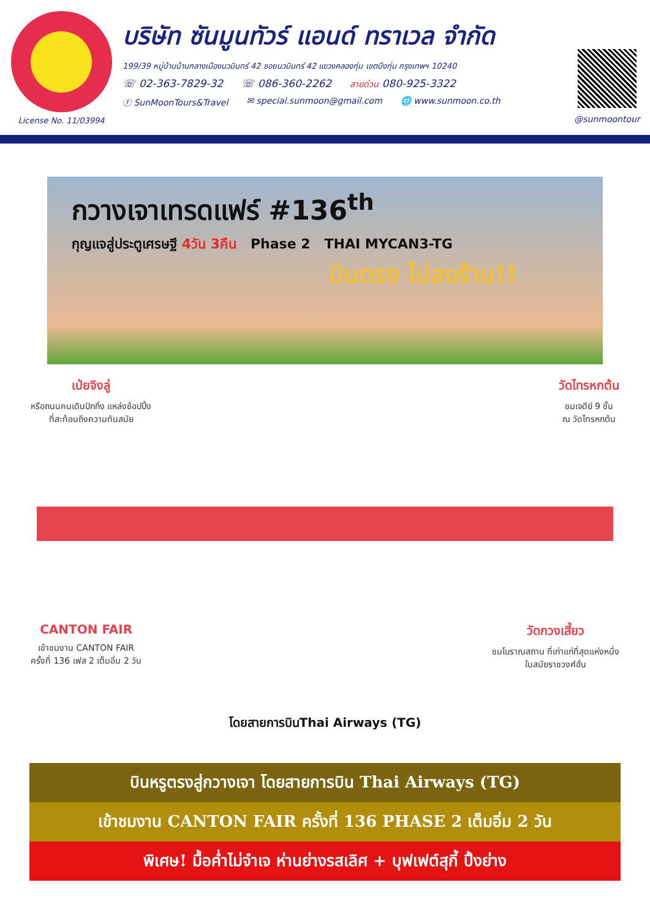License No. 11/03994
บริษัท ซันมูนทัวร์ แอนด์ ทราเวล จำกัด
199/39 หมู่บ้านบ้านกลางเมืองนวมินทร์ 42 ซอยนวมินทร์ 42 แขวงคลองกุ่ม เขตบึงกุ่ม กรุงเทพฯ 10240
☏ 02-363-7829-32 ☏ 086-360-2262 สายด่วน 080-925-3322
ⓕ SunMoonTours&Travel ✉ special.sunmoon@gmail.com 🌐 www.sunmoon.co.th
@sunmoontour
กวางเจาเทรดแฟร์ #136<sup>th</sup>
กุญแจสู่ประตูเศรษฐี 4วัน 3คืน Phase 2 THAI MYCAN3-TG
บินตรง ไม่ลงร้าน!!
เป่ยจิงลู่
หรือถนนคนเดินปักกิ่ง แหล่งช้อปปิ้ง
ที่สะท้อนถึงความทันสมัย
วัดไทรหกต้น
ชมเจดีย์ 9 ชั้น
ณ วัดไทรหกต้น
CANTON FAIR
เข้าชมงาน CANTON FAIR
ครั้งที่ 136 เฟส 2 เต็มอิ่ม 2 วัน
วัดกวงเสี้ยว
ชมโบราณสถาน ที่เก่าแก่ที่สุดแห่งหนึ่ง
ในสมัยราชวงศ์ฮั่น
โดยสายการบินThai Airways (TG)
บินหรูตรงสู่กวางเจา โดยสายการบิน Thai Airways (TG)
เข้าชมงาน CANTON FAIR ครั้งที่ 136 PHASE 2 เต็มอิ่ม 2 วัน
พิเศษ! มื้อค่ำไม่จำเจ ห่านย่างรสเลิศ + บุฟเฟต์สุกี้ ปิ้งย่าง